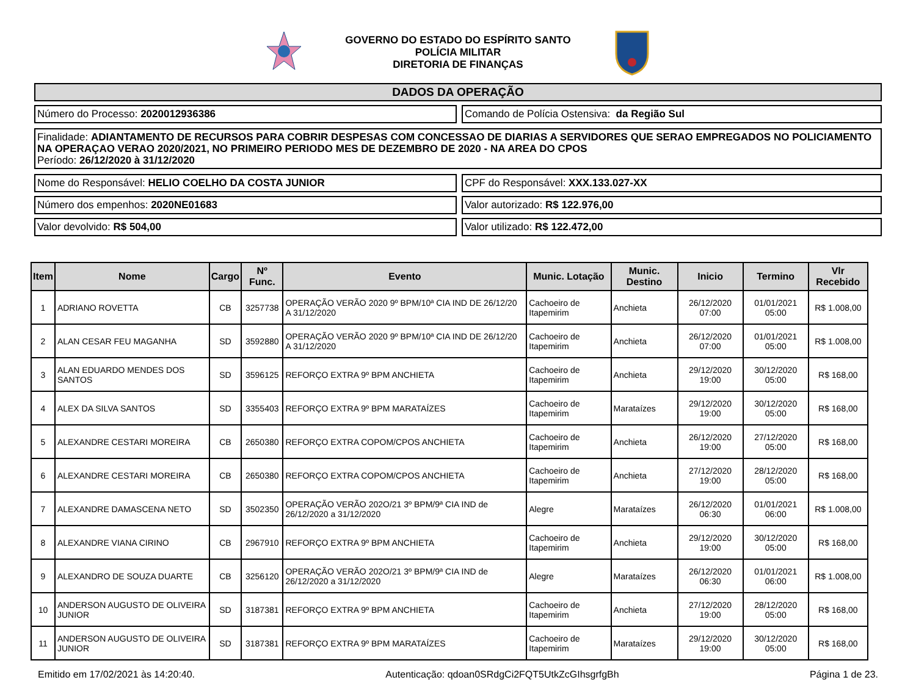GOVERNO DO ESTADO DO ESPÍRITO SANTO
POLÍCIA MILITAR
DIRETORIA DE FINANÇAS
DADOS DA OPERAÇÃO
Número do Processo: 2020012936386
Comando de Polícia Ostensiva: da Região Sul
Finalidade: ADIANTAMENTO DE RECURSOS PARA COBRIR DESPESAS COM CONCESSAO DE DIARIAS A SERVIDORES QUE SERAO EMPREGADOS NO POLICIAMENTO NA OPERAÇAO VERAO 2020/2021, NO PRIMEIRO PERIODO MES DE DEZEMBRO DE 2020 - NA AREA DO CPOS
Período: 26/12/2020 à 31/12/2020
Nome do Responsável: HELIO COELHO DA COSTA JUNIOR
CPF do Responsável: XXX.133.027-XX
Número dos empenhos: 2020NE01683
Valor autorizado: R$ 122.976,00
Valor devolvido: R$ 504,00 Valor utilizado: R$ 122.472,00
| Item | Nome | Cargo | Nº Func. | Evento | Munic. Lotação | Munic. Destino | Inicio | Termino | Vlr Recebido |
| --- | --- | --- | --- | --- | --- | --- | --- | --- | --- |
| 1 | ADRIANO ROVETTA | CB | 3257738 | OPERAÇÃO VERÃO 2020 9º BPM/10ª CIA IND DE 26/12/20 A 31/12/2020 | Cachoeiro de Itapemirim | Anchieta | 26/12/2020 07:00 | 01/01/2021 05:00 | R$ 1.008,00 |
| 2 | ALAN CESAR FEU MAGANHA | SD | 3592880 | OPERAÇÃO VERÃO 2020 9º BPM/10ª CIA IND DE 26/12/20 A 31/12/2020 | Cachoeiro de Itapemirim | Anchieta | 26/12/2020 07:00 | 01/01/2021 05:00 | R$ 1.008,00 |
| 3 | ALAN EDUARDO MENDES DOS SANTOS | SD | 3596125 | REFORÇO EXTRA 9º BPM ANCHIETA | Cachoeiro de Itapemirim | Anchieta | 29/12/2020 19:00 | 30/12/2020 05:00 | R$ 168,00 |
| 4 | ALEX DA SILVA SANTOS | SD | 3355403 | REFORÇO EXTRA 9º BPM MARATAÍZES | Cachoeiro de Itapemirim | Marataízes | 29/12/2020 19:00 | 30/12/2020 05:00 | R$ 168,00 |
| 5 | ALEXANDRE CESTARI MOREIRA | CB | 2650380 | REFORÇO EXTRA COPOM/CPOS ANCHIETA | Cachoeiro de Itapemirim | Anchieta | 26/12/2020 19:00 | 27/12/2020 05:00 | R$ 168,00 |
| 6 | ALEXANDRE CESTARI MOREIRA | CB | 2650380 | REFORÇO EXTRA COPOM/CPOS ANCHIETA | Cachoeiro de Itapemirim | Anchieta | 27/12/2020 19:00 | 28/12/2020 05:00 | R$ 168,00 |
| 7 | ALEXANDRE DAMASCENA NETO | SD | 3502350 | OPERAÇÃO VERÃO 202O/21 3º BPM/9ª CIA IND de 26/12/2020 a 31/12/2020 | Alegre | Marataízes | 26/12/2020 06:30 | 01/01/2021 06:00 | R$ 1.008,00 |
| 8 | ALEXANDRE VIANA CIRINO | CB | 2967910 | REFORÇO EXTRA 9º BPM ANCHIETA | Cachoeiro de Itapemirim | Anchieta | 29/12/2020 19:00 | 30/12/2020 05:00 | R$ 168,00 |
| 9 | ALEXANDRO DE SOUZA DUARTE | CB | 3256120 | OPERAÇÃO VERÃO 202O/21 3º BPM/9ª CIA IND de 26/12/2020 a 31/12/2020 | Alegre | Marataízes | 26/12/2020 06:30 | 01/01/2021 06:00 | R$ 1.008,00 |
| 10 | ANDERSON AUGUSTO DE OLIVEIRA JUNIOR | SD | 3187381 | REFORÇO EXTRA 9º BPM ANCHIETA | Cachoeiro de Itapemirim | Anchieta | 27/12/2020 19:00 | 28/12/2020 05:00 | R$ 168,00 |
| 11 | ANDERSON AUGUSTO DE OLIVEIRA JUNIOR | SD | 3187381 | REFORÇO EXTRA 9º BPM MARATAÍZES | Cachoeiro de Itapemirim | Marataízes | 29/12/2020 19:00 | 30/12/2020 05:00 | R$ 168,00 |
Emitido em 17/02/2021 às 14:20:40. Autenticação: qdoan0SRdgCi2FQT5UtkZcGIhsgrfgBh Página 1 de 23.